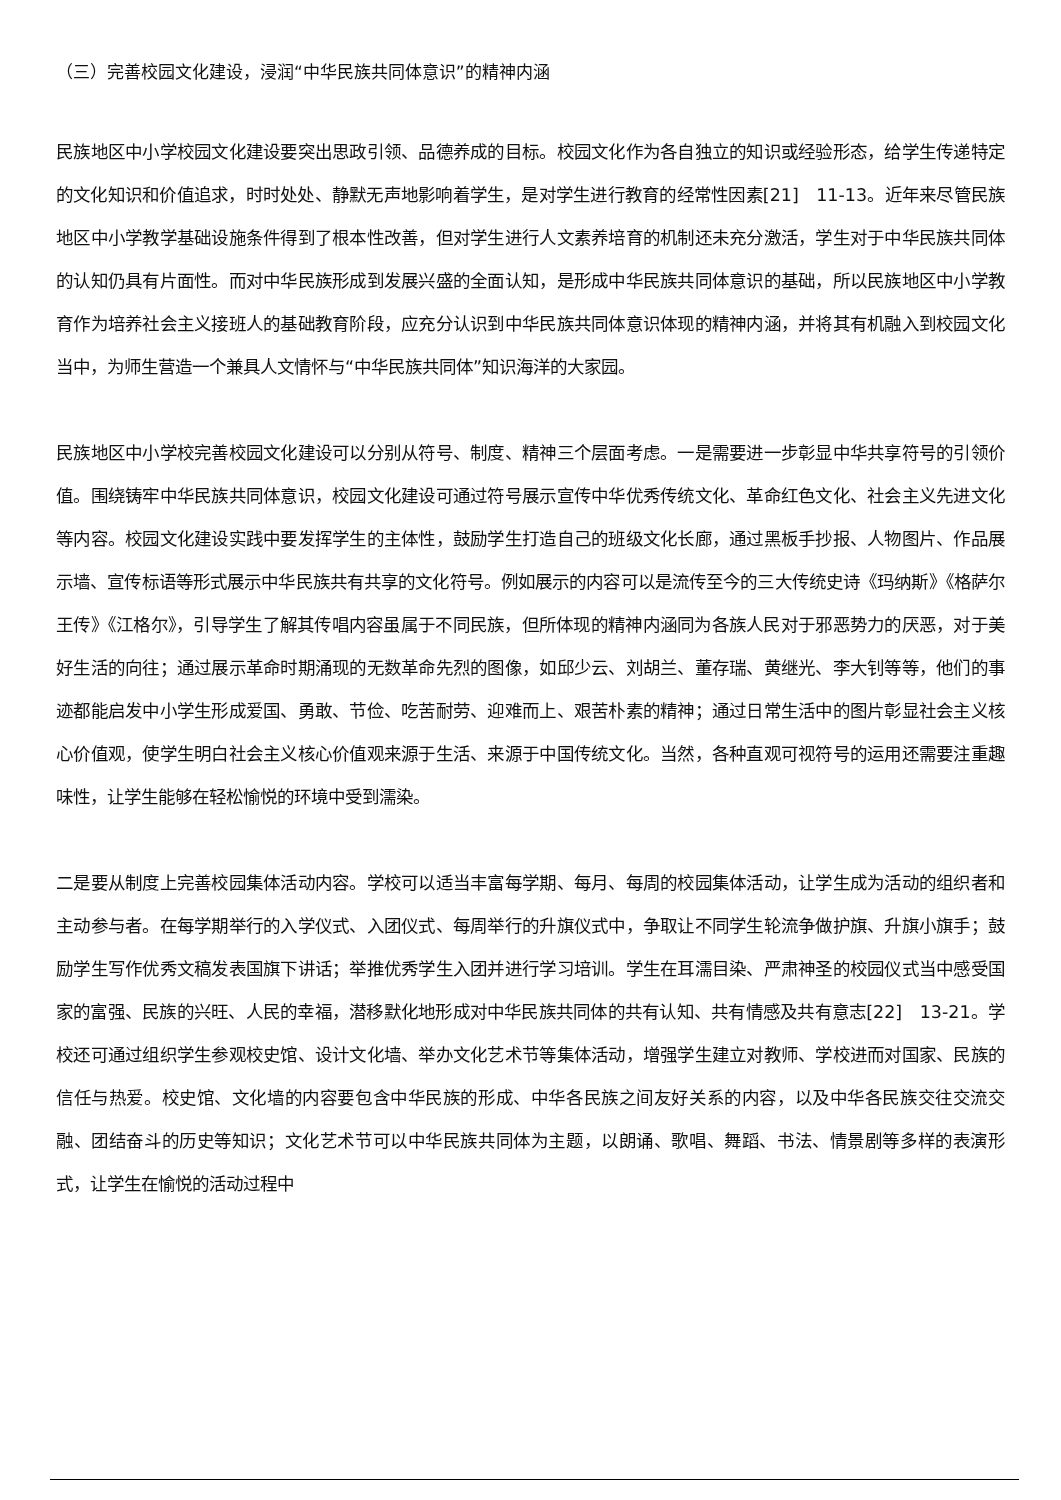（三）完善校园文化建设，浸润“中华民族共同体意识”的精神内涵
民族地区中小学校园文化建设要突出思政引领、品德养成的目标。校园文化作为各自独立的知识或经验形态，给学生传递特定的文化知识和价值追求，时时处处、静默无声地影响着学生，是对学生进行教育的经常性因素[21]　11-13。近年来尽管民族地区中小学教学基础设施条件得到了根本性改善，但对学生进行人文素养培育的机制还未充分激活，学生对于中华民族共同体的认知仍具有片面性。而对中华民族形成到发展兴盛的全面认知，是形成中华民族共同体意识的基础，所以民族地区中小学教育作为培养社会主义接班人的基础教育阶段，应充分认识到中华民族共同体意识体现的精神内涵，并将其有机融入到校园文化当中，为师生营造一个兼具人文情怀与“中华民族共同体”知识海洋的大家园。
民族地区中小学校完善校园文化建设可以分别从符号、制度、精神三个层面考虑。一是需要进一步彰显中华共享符号的引领价值。围绕铸牢中华民族共同体意识，校园文化建设可通过符号展示宣传中华优秀传统文化、革命红色文化、社会主义先进文化等内容。校园文化建设实践中要发挥学生的主体性，鼓励学生打造自己的班级文化长廊，通过黑板手抄报、人物图片、作品展示墙、宣传标语等形式展示中华民族共有共享的文化符号。例如展示的内容可以是流传至今的三大传统史诗《玛纳斯》《格萨尔王传》《江格尔》，引导学生了解其传唱内容虽属于不同民族，但所体现的精神内涵同为各族人民对于邪恶势力的厌恶，对于美好生活的向往；通过展示革命时期涌现的无数革命先烈的图像，如邱少云、刘胡兰、董存瑞、黄继光、李大钊等等，他们的事迹都能启发中小学生形成爱国、勇敢、节俭、吃苦耐劳、迎难而上、艰苦朴素的精神；通过日常生活中的图片彰显社会主义核心价值观，使学生明白社会主义核心价值观来源于生活、来源于中国传统文化。当然，各种直观可视符号的运用还需要注重趣味性，让学生能够在轻松愉悦的环境中受到濡染。
二是要从制度上完善校园集体活动内容。学校可以适当丰富每学期、每月、每周的校园集体活动，让学生成为活动的组织者和主动参与者。在每学期举行的入学仪式、入团仪式、每周举行的升旗仪式中，争取让不同学生轮流争做护旗、升旗小旗手；鼓励学生写作优秀文稿发表国旗下讲话；举推优秀学生入团并进行学习培训。学生在耳濡目染、严肃神圣的校园仪式当中感受国家的富强、民族的兴旺、人民的幸福，潜移默化地形成对中华民族共同体的共有认知、共有情感及共有意志[22]　13-21。学校还可通过组织学生参观校史馆、设计文化墙、举办文化艺术节等集体活动，增强学生建立对教师、学校进而对国家、民族的信任与热爱。校史馆、文化墙的内容要包含中华民族的形成、中华各民族之间友好关系的内容，以及中华各民族交往交流交融、团结奋斗的历史等知识；文化艺术节可以中华民族共同体为主题，以朗诵、歌唱、舞蹈、书法、情景剧等多样的表演形式，让学生在愉悦的活动过程中